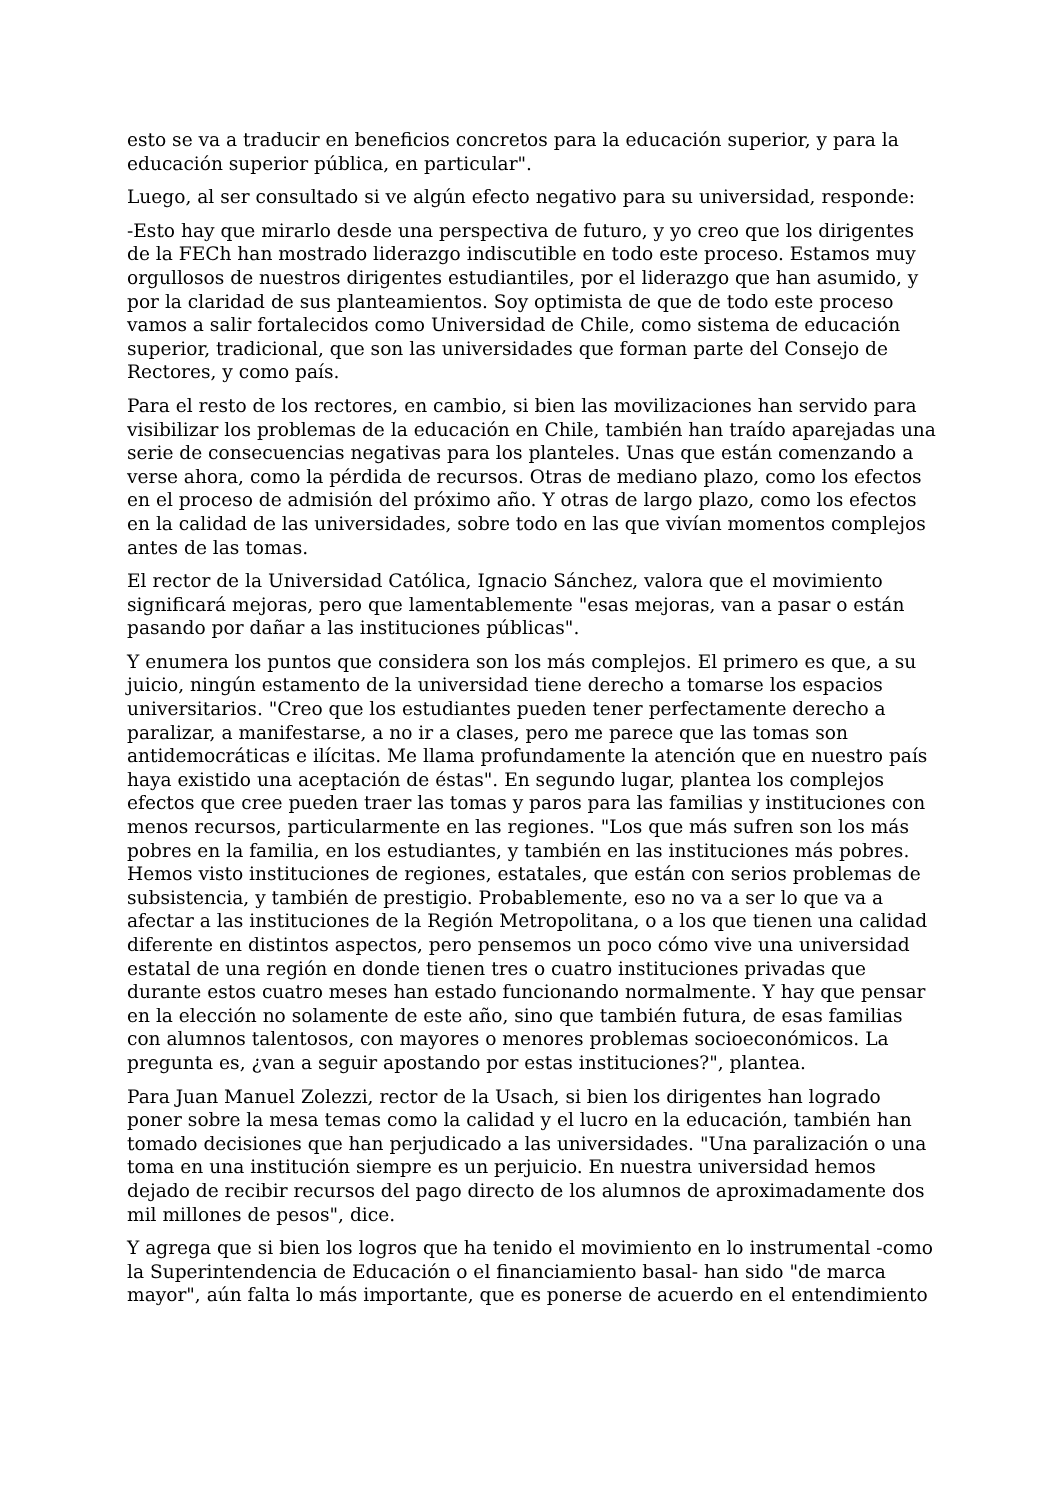esto se va a traducir en beneficios concretos para la educación superior, y para la educación superior pública, en particular".
Luego, al ser consultado si ve algún efecto negativo para su universidad, responde:
-Esto hay que mirarlo desde una perspectiva de futuro, y yo creo que los dirigentes de la FECh han mostrado liderazgo indiscutible en todo este proceso. Estamos muy orgullosos de nuestros dirigentes estudiantiles, por el liderazgo que han asumido, y por la claridad de sus planteamientos. Soy optimista de que de todo este proceso vamos a salir fortalecidos como Universidad de Chile, como sistema de educación superior, tradicional, que son las universidades que forman parte del Consejo de Rectores, y como país.
Para el resto de los rectores, en cambio, si bien las movilizaciones han servido para visibilizar los problemas de la educación en Chile, también han traído aparejadas una serie de consecuencias negativas para los planteles. Unas que están comenzando a verse ahora, como la pérdida de recursos. Otras de mediano plazo, como los efectos en el proceso de admisión del próximo año. Y otras de largo plazo, como los efectos en la calidad de las universidades, sobre todo en las que vivían momentos complejos antes de las tomas.
El rector de la Universidad Católica, Ignacio Sánchez, valora que el movimiento significará mejoras, pero que lamentablemente "esas mejoras, van a pasar o están pasando por dañar a las instituciones públicas".
Y enumera los puntos que considera son los más complejos. El primero es que, a su juicio, ningún estamento de la universidad tiene derecho a tomarse los espacios universitarios. "Creo que los estudiantes pueden tener perfectamente derecho a paralizar, a manifestarse, a no ir a clases, pero me parece que las tomas son antidemocráticas e ilícitas. Me llama profundamente la atención que en nuestro país haya existido una aceptación de éstas". En segundo lugar, plantea los complejos efectos que cree pueden traer las tomas y paros para las familias y instituciones con menos recursos, particularmente en las regiones. "Los que más sufren son los más pobres en la familia, en los estudiantes, y también en las instituciones más pobres. Hemos visto instituciones de regiones, estatales, que están con serios problemas de subsistencia, y también de prestigio. Probablemente, eso no va a ser lo que va a afectar a las instituciones de la Región Metropolitana, o a los que tienen una calidad diferente en distintos aspectos, pero pensemos un poco cómo vive una universidad estatal de una región en donde tienen tres o cuatro instituciones privadas que durante estos cuatro meses han estado funcionando normalmente. Y hay que pensar en la elección no solamente de este año, sino que también futura, de esas familias con alumnos talentosos, con mayores o menores problemas socioeconómicos. La pregunta es, ¿van a seguir apostando por estas instituciones?", plantea.
Para Juan Manuel Zolezzi, rector de la Usach, si bien los dirigentes han logrado poner sobre la mesa temas como la calidad y el lucro en la educación, también han tomado decisiones que han perjudicado a las universidades. "Una paralización o una toma en una institución siempre es un perjuicio. En nuestra universidad hemos dejado de recibir recursos del pago directo de los alumnos de aproximadamente dos mil millones de pesos", dice.
Y agrega que si bien los logros que ha tenido el movimiento en lo instrumental -como la Superintendencia de Educación o el financiamiento basal- han sido "de marca mayor", aún falta lo más importante, que es ponerse de acuerdo en el entendimiento